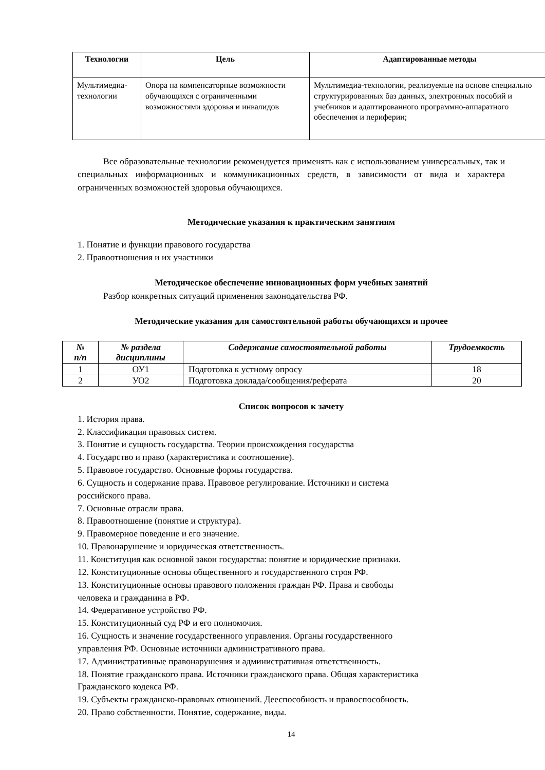| Технологии | Цель | Адаптированные методы |
| --- | --- | --- |
| Мультимедиа-технологии | Опора на компенсаторные возможности обучающихся с ограниченными возможностями здоровья и инвалидов | Мультимедиа-технологии, реализуемые на основе специально структурированных баз данных, электронных пособий и учебников и адаптированного программно-аппаратного обеспечения и периферии; |
Все образовательные технологии рекомендуется применять как с использованием универсальных, так и специальных информационных и коммуникационных средств, в зависимости от вида и характера ограниченных возможностей здоровья обучающихся.
Методические указания к практическим занятиям
1. Понятие и функции правового государства
2. Правоотношения и их участники
Методическое обеспечение инновационных форм учебных занятий
Разбор конкретных ситуаций применения законодательства РФ.
Методические указания для самостоятельной работы обучающихся и прочее
| № п/п | № раздела дисциплины | Содержание самостоятельной работы | Трудоемкость |
| --- | --- | --- | --- |
| 1 | ОУ1 | Подготовка к устному опросу | 18 |
| 2 | УО2 | Подготовка доклада/сообщения/реферата | 20 |
Список вопросов к зачету
1. История права.
2. Классификация правовых систем.
3. Понятие и сущность государства. Теории происхождения государства
4. Государство и право (характеристика и соотношение).
5. Правовое государство. Основные формы государства.
6. Сущность и содержание права. Правовое регулирование. Источники и система
российского права.
7. Основные отрасли права.
8. Правоотношение (понятие и структура).
9. Правомерное поведение и его значение.
10. Правонарушение и юридическая ответственность.
11. Конституция как основной закон государства: понятие и юридические признаки.
12. Конституционные основы общественного и государственного строя РФ.
13. Конституционные основы правового положения граждан РФ. Права и свободы
человека и гражданина в РФ.
14. Федеративное устройство РФ.
15. Конституционный суд РФ и его полномочия.
16. Сущность и значение государственного управления. Органы государственного
управления РФ. Основные источники административного права.
17. Административные правонарушения и административная ответственность.
18. Понятие гражданского права. Источники гражданского права. Общая характеристика
Гражданского кодекса РФ.
19. Субъекты гражданско-правовых отношений. Дееспособность и правоспособность.
20. Право собственности. Понятие, содержание, виды.
14